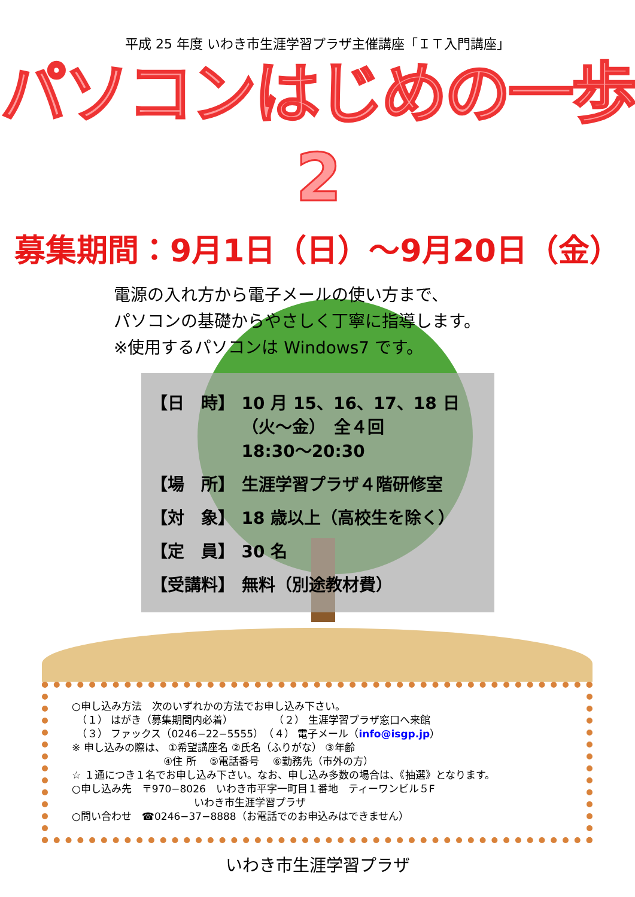平成 25 年度 いわき市生涯学習プラザ主催講座「ＩＴ入門講座」
パソコンはじめの一歩2
募集期間：9月1日（日）～9月20日（金）
電源の入れ方から電子メールの使い方まで、
パソコンの基礎からやさしく丁寧に指導します。
※使用するパソコンは Windows7 です。
| 【日 時】 | 10 月 15、16、17、18 日 （火～金） 全４回 18:30～20:30 |
| 【場 所】 | 生涯学習プラザ４階研修室 |
| 【対 象】 | 18 歳以上（高校生を除く） |
| 【定 員】 | 30 名 |
| 【受講料】 | 無料（別途教材費） |
○申し込み方法　次のいずれかの方法でお申し込み下さい。
　（１） はがき（募集期間内必着）　　　　　（２） 生涯学習プラザ窓口へ来館
　（３） ファックス（0246−22−5555）　（４） 電子メール（info@isgp.jp）
※ 申し込みの際は、 ①希望講座名 ②氏名（ふりがな） ③年齢
　　　　　　　　　④住 所 　⑤電話番号 　⑥勤務先（市外の方）
☆ １通につき１名でお申し込み下さい。なお、申し込み多数の場合は、《抽選》となります。
○申し込み先　〒970−8026　いわき市平字一町目１番地　ティーワンビル５F
　　　　　　　　　　　　いわき市生涯学習プラザ
○問い合わせ　☎0246−37−8888（お電話でのお申込みはできません）
いわき市生涯学習プラザ